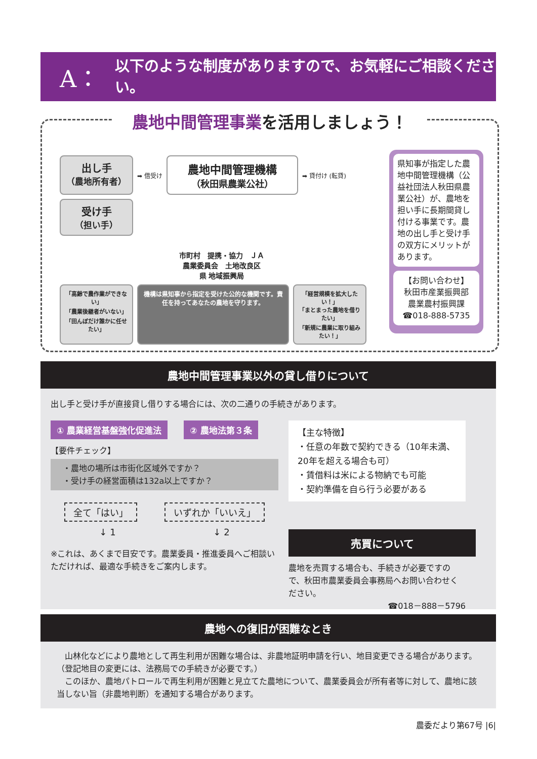A：
以下のような制度がありますので、お気軽にご相談ください。
農地中間管理事業を活用しましょう！
出し手
（農地所有者）
➡ 借受け
農地中間管理機構
（秋田県農業公社）
➡ 貸付け (転貸)
受け手
（担い手）
市町村　提携・協力　ＪＡ
農業委員会　土地改良区
県 地域振興局
「高齢で農作業ができない」
「農業後継者がいない」
「田んぼだけ誰かに任せたい」
機構は県知事から指定を受けた公的な機関です。責任を持ってあなたの農地を守ります。
「経営規模を拡大したい！」
「まとまった農地を借りたい」
「新規に農業に取り組みたい！」
県知事が指定した農地中間管理機構（公益社団法人秋田県農業公社）が、農地を担い手に長期間貸し付ける事業です。農地の出し手と受け手の双方にメリットがあります。
【お問い合わせ】
秋田市産業振興部
農業農村振興課
☎018-888-5735
農地中間管理事業以外の貸し借りについて
出し手と受け手が直接貸し借りする場合には、次の二通りの手続きがあります。
① 農業経営基盤強化促進法　　② 農地法第３条
【要件チェック】
・農地の場所は市街化区域外ですか？
・受け手の経営面積は132a以上ですか？
全て「はい」 いずれか「いいえ」
↓ 1 ↓ 2
※これは、あくまで目安です。農業委員・推進委員へご相談いただければ、最適な手続きをご案内します。
【主な特徴】
・任意の年数で契約できる（10年未満、20年を超える場合も可）
・賃借料は米による物納でも可能
・契約準備を自ら行う必要がある
売買について
農地を売買する場合も、手続きが必要ですので、秋田市農業委員会事務局へお問い合わせください。
☎018－888－5796
農地への復旧が困難なとき
　山林化などにより農地として再生利用が困難な場合は、非農地証明申請を行い、地目変更できる場合があります。（登記地目の変更には、法務局での手続きが必要です。）
　このほか、農地パトロールで再生利用が困難と見立てた農地について、農業委員会が所有者等に対して、農地に該当しない旨（非農地判断）を通知する場合があります。
農委だより第67号 |6|